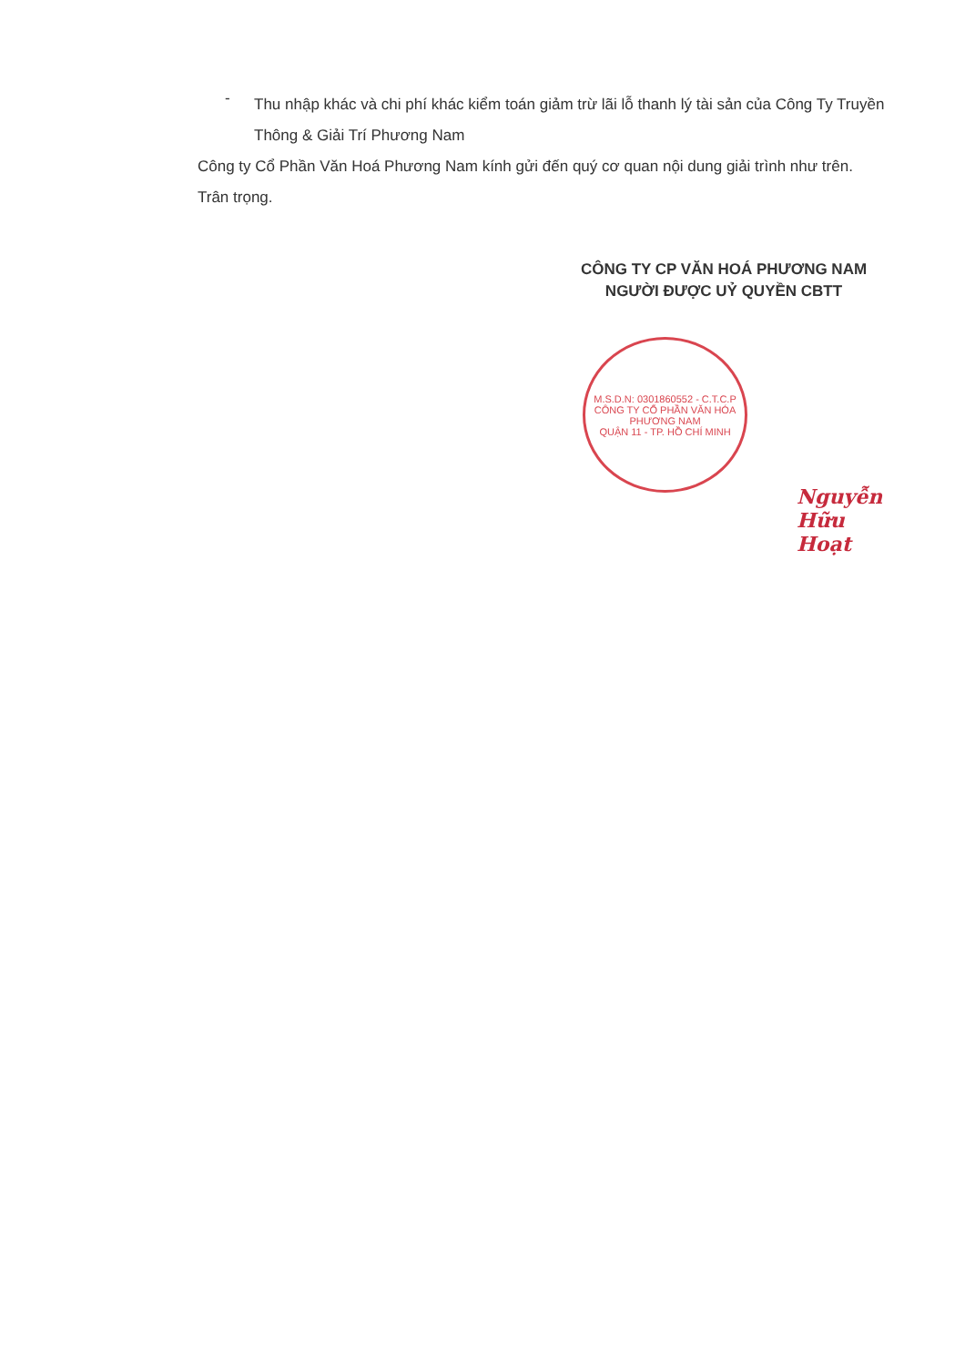-
Thu nhập khác và chi phí khác kiểm toán giảm trừ lãi lỗ thanh lý tài sản của Công Ty Truyền Thông & Giải Trí Phương Nam
Công ty Cổ Phần Văn Hoá Phương Nam kính gửi đến quý cơ quan nội dung giải trình như trên.
Trân trọng.
CÔNG TY CP VĂN HOÁ PHƯƠNG NAM
NGƯỜI ĐƯỢC UỶ QUYỀN CBTT
Nguyễn Hữu Hoạt
M.S.D.N: 0301860552 - C.T.C.P
CÔNG TY CỔ PHẦN VĂN HÓA PHƯƠNG NAM
QUẬN 11 - TP. HỒ CHÍ MINH